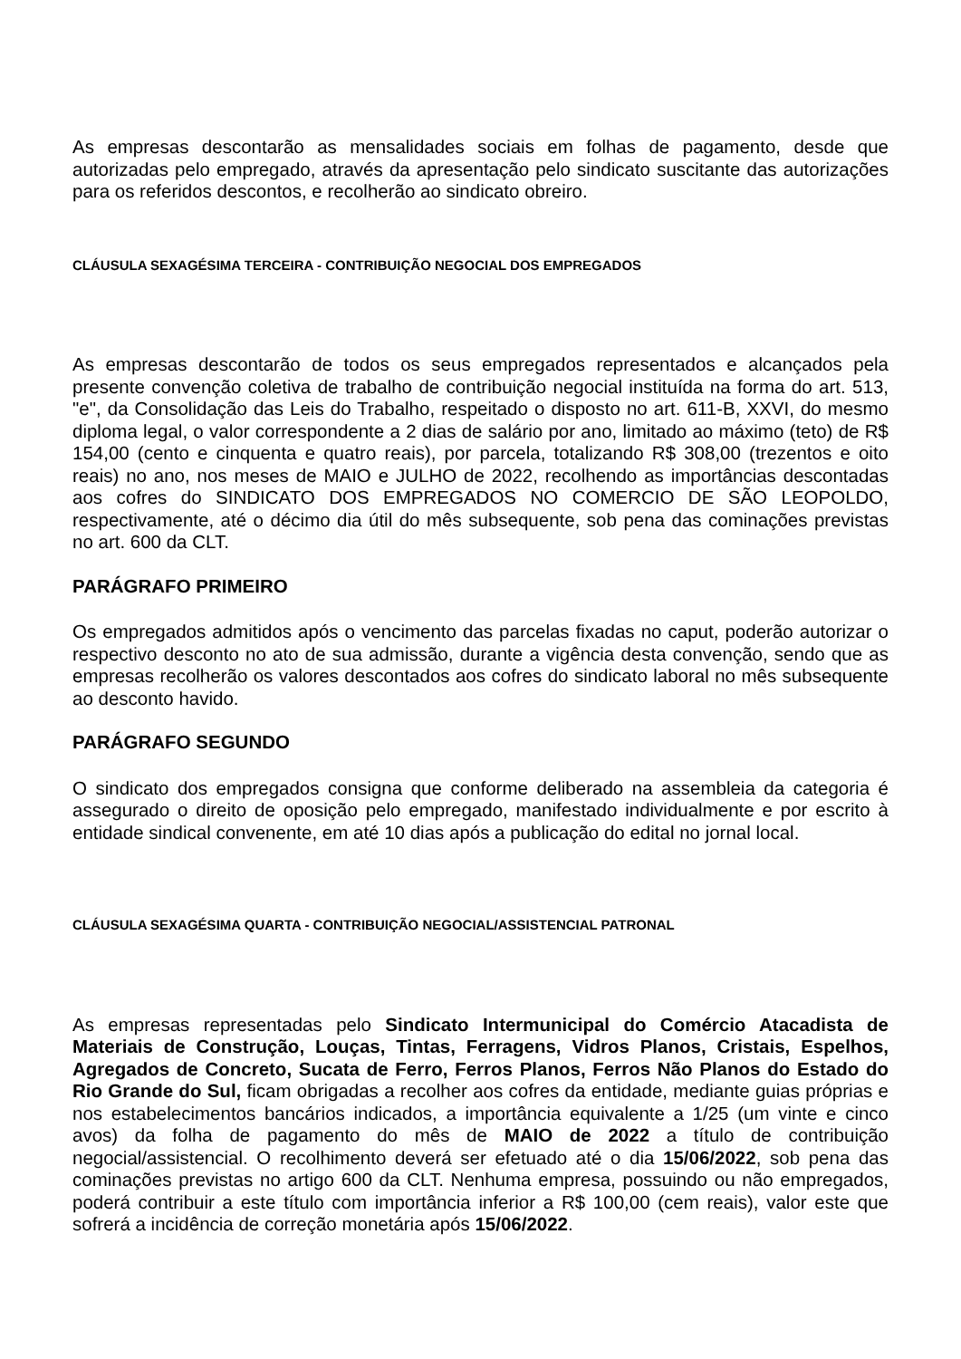As empresas descontarão as mensalidades sociais em folhas de pagamento, desde que autorizadas pelo empregado, através da apresentação pelo sindicato suscitante das autorizações para os referidos descontos, e recolherão ao sindicato obreiro.
CLÁUSULA SEXAGÉSIMA TERCEIRA - CONTRIBUIÇÃO NEGOCIAL DOS EMPREGADOS
As empresas descontarão de todos os seus empregados representados e alcançados pela presente convenção coletiva de trabalho de contribuição negocial instituída na forma do art. 513, "e", da Consolidação das Leis do Trabalho, respeitado o disposto no art. 611-B, XXVI, do mesmo diploma legal, o valor correspondente a 2 dias de salário por ano, limitado ao máximo (teto) de R$ 154,00 (cento e cinquenta e quatro reais), por parcela, totalizando R$ 308,00 (trezentos e oito reais) no ano, nos meses de MAIO e JULHO de 2022, recolhendo as importâncias descontadas aos cofres do SINDICATO DOS EMPREGADOS NO COMERCIO DE SÃO LEOPOLDO, respectivamente, até o décimo dia útil do mês subsequente, sob pena das cominações previstas no art. 600 da CLT.
PARÁGRAFO PRIMEIRO
Os empregados admitidos após o vencimento das parcelas fixadas no caput, poderão autorizar o respectivo desconto no ato de sua admissão, durante a vigência desta convenção, sendo que as empresas recolherão os valores descontados aos cofres do sindicato laboral no mês subsequente ao desconto havido.
PARÁGRAFO SEGUNDO
O sindicato dos empregados consigna que conforme deliberado na assembleia da categoria é assegurado o direito de oposição pelo empregado, manifestado individualmente e por escrito à entidade sindical convenente, em até 10 dias após a publicação do edital no jornal local.
CLÁUSULA SEXAGÉSIMA QUARTA - CONTRIBUIÇÃO NEGOCIAL/ASSISTENCIAL PATRONAL
As empresas representadas pelo Sindicato Intermunicipal do Comércio Atacadista de Materiais de Construção, Louças, Tintas, Ferragens, Vidros Planos, Cristais, Espelhos, Agregados de Concreto, Sucata de Ferro, Ferros Planos, Ferros Não Planos do Estado do Rio Grande do Sul, ficam obrigadas a recolher aos cofres da entidade, mediante guias próprias e nos estabelecimentos bancários indicados, a importância equivalente a 1/25 (um vinte e cinco avos) da folha de pagamento do mês de MAIO de 2022 a título de contribuição negocial/assistencial. O recolhimento deverá ser efetuado até o dia 15/06/2022, sob pena das cominações previstas no artigo 600 da CLT. Nenhuma empresa, possuindo ou não empregados, poderá contribuir a este título com importância inferior a R$ 100,00 (cem reais), valor este que sofrerá a incidência de correção monetária após 15/06/2022.